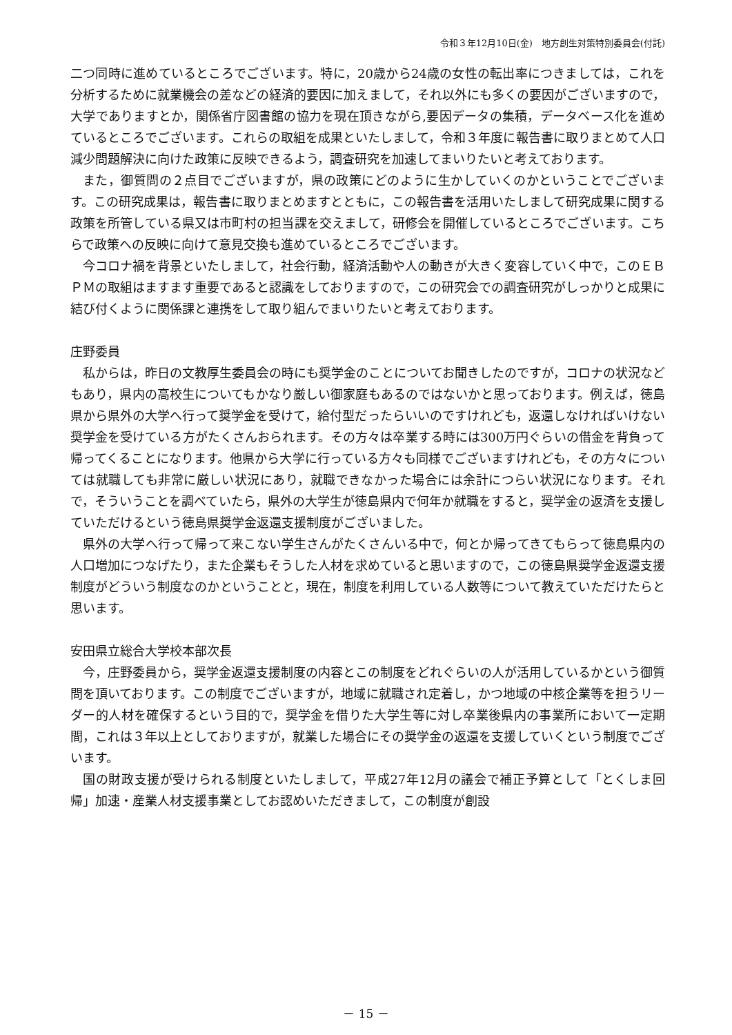令和３年12月10日(金)　地方創生対策特別委員会(付託)
二つ同時に進めているところでございます。特に，20歳から24歳の女性の転出率につきましては，これを分析するために就業機会の差などの経済的要因に加えまして，それ以外にも多くの要因がございますので，大学でありますとか，関係省庁図書館の協力を現在頂きながら,要因データの集積，データベース化を進めているところでございます。これらの取組を成果といたしまして，令和３年度に報告書に取りまとめて人口減少問題解決に向けた政策に反映できるよう，調査研究を加速してまいりたいと考えております。
また，御質問の２点目でございますが，県の政策にどのように生かしていくのかということでございます。この研究成果は，報告書に取りまとめますとともに，この報告書を活用いたしまして研究成果に関する政策を所管している県又は市町村の担当課を交えまして，研修会を開催しているところでございます。こちらで政策への反映に向けて意見交換も進めているところでございます。
今コロナ禍を背景といたしまして，社会行動，経済活動や人の動きが大きく変容していく中で，このＥＢＰＭの取組はますます重要であると認識をしておりますので，この研究会での調査研究がしっかりと成果に結び付くように関係課と連携をして取り組んでまいりたいと考えております。
庄野委員
私からは，昨日の文教厚生委員会の時にも奨学金のことについてお聞きしたのですが，コロナの状況などもあり，県内の高校生についてもかなり厳しい御家庭もあるのではないかと思っております。例えば，徳島県から県外の大学へ行って奨学金を受けて，給付型だったらいいのですけれども，返還しなければいけない奨学金を受けている方がたくさんおられます。その方々は卒業する時には300万円ぐらいの借金を背負って帰ってくることになります。他県から大学に行っている方々も同様でございますけれども，その方々については就職しても非常に厳しい状況にあり，就職できなかった場合には余計につらい状況になります。それで，そういうことを調べていたら，県外の大学生が徳島県内で何年か就職をすると，奨学金の返済を支援していただけるという徳島県奨学金返還支援制度がございました。
県外の大学へ行って帰って来こない学生さんがたくさんいる中で，何とか帰ってきてもらって徳島県内の人口増加につなげたり，また企業もそうした人材を求めていると思いますので，この徳島県奨学金返還支援制度がどういう制度なのかということと，現在，制度を利用している人数等について教えていただけたらと思います。
安田県立総合大学校本部次長
今，庄野委員から，奨学金返還支援制度の内容とこの制度をどれぐらいの人が活用しているかという御質問を頂いております。この制度でございますが，地域に就職され定着し，かつ地域の中核企業等を担うリーダー的人材を確保するという目的で，奨学金を借りた大学生等に対し卒業後県内の事業所において一定期間，これは３年以上としておりますが，就業した場合にその奨学金の返還を支援していくという制度でございます。
国の財政支援が受けられる制度といたしまして，平成27年12月の議会で補正予算として「とくしま回帰」加速・産業人材支援事業としてお認めいただきまして，この制度が創設
－ 15 －